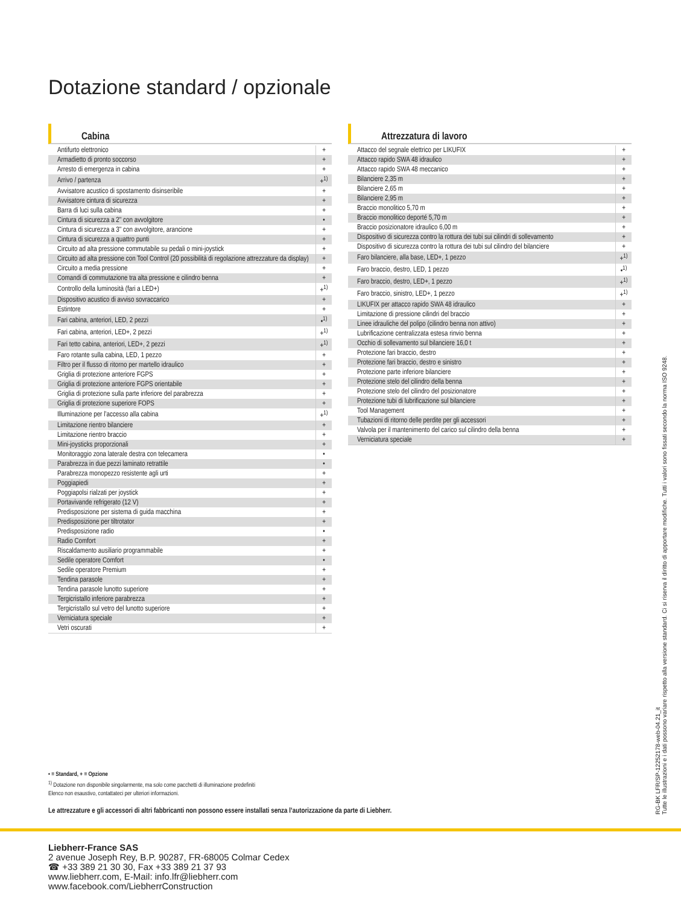Dotazione standard / opzionale
Cabina
| Antifurto elettronico | + |
| Armadietto di pronto soccorso | + |
| Arresto di emergenza in cabina | + |
| Arrivo / partenza | +<sup>1)</sup> |
| Avvisatore acustico di spostamento disinseribile | + |
| Avvisatore cintura di sicurezza | + |
| Barra di luci sulla cabina | + |
| Cintura di sicurezza a 2" con avvolgitore | • |
| Cintura di sicurezza a 3" con avvolgitore, arancione | + |
| Cintura di sicurezza a quattro punti | + |
| Circuito ad alta pressione commutabile su pedali o mini-joystick | + |
| Circuito ad alta pressione con Tool Control (20 possibilità di regolazione attrezzature da display) | + |
| Circuito a media pressione | + |
| Comandi di commutazione tra alta pressione e cilindro benna | + |
| Controllo della luminosità (fari a LED+) | +<sup>1)</sup> |
| Dispositivo acustico di avviso sovraccarico | + |
| Estintore | + |
| Fari cabina, anteriori, LED, 2 pezzi | •<sup>1)</sup> |
| Fari cabina, anteriori, LED+, 2 pezzi | +<sup>1)</sup> |
| Fari tetto cabina, anteriori, LED+, 2 pezzi | +<sup>1)</sup> |
| Faro rotante sulla cabina, LED, 1 pezzo | + |
| Filtro per il flusso di ritorno per martello idraulico | + |
| Griglia di protezione anteriore FGPS | + |
| Griglia di protezione anteriore FGPS orientabile | + |
| Griglia di protezione sulla parte inferiore del parabrezza | + |
| Griglia di protezione superiore FOPS | + |
| Illuminazione per l’accesso alla cabina | +<sup>1)</sup> |
| Limitazione rientro bilanciere | + |
| Limitazione rientro braccio | + |
| Mini-joysticks proporzionali | + |
| Monitoraggio zona laterale destra con telecamera | • |
| Parabrezza in due pezzi laminato retrattile | • |
| Parabrezza monopezzo resistente agli urti | + |
| Poggiapiedi | + |
| Poggiapolsi rialzati per joystick | + |
| Portavivande refrigerato (12 V) | + |
| Predisposizione per sistema di guida macchina | + |
| Predisposizione per tiltrotator | + |
| Predisposizione radio | • |
| Radio Comfort | + |
| Riscaldamento ausiliario programmabile | + |
| Sedile operatore Comfort | • |
| Sedile operatore Premium | + |
| Tendina parasole | + |
| Tendina parasole lunotto superiore | + |
| Tergicristallo inferiore parabrezza | + |
| Tergicristallo sul vetro del lunotto superiore | + |
| Verniciatura speciale | + |
| Vetri oscurati | + |
Attrezzatura di lavoro
| Attacco del segnale elettrico per LIKUFIX | + |
| Attacco rapido SWA 48 idraulico | + |
| Attacco rapido SWA 48 meccanico | + |
| Bilanciere 2,35 m | + |
| Bilanciere 2,65 m | + |
| Bilanciere 2,95 m | + |
| Braccio monolitico 5,70 m | + |
| Braccio monolitico deporté 5,70 m | + |
| Braccio posizionatore idraulico 6,00 m | + |
| Dispositivo di sicurezza contro la rottura dei tubi sui cilindri di sollevamento | + |
| Dispositivo di sicurezza contro la rottura dei tubi sul cilindro del bilanciere | + |
| Faro bilanciere, alla base, LED+, 1 pezzo | +<sup>1)</sup> |
| Faro braccio, destro, LED, 1 pezzo | •<sup>1)</sup> |
| Faro braccio, destro, LED+, 1 pezzo | +<sup>1)</sup> |
| Faro braccio, sinistro, LED+, 1 pezzo | +<sup>1)</sup> |
| LIKUFIX per attacco rapido SWA 48 idraulico | + |
| Limitazione di pressione cilindri del braccio | + |
| Linee idrauliche del polipo (cilindro benna non attivo) | + |
| Lubrificazione centralizzata estesa rinvio benna | + |
| Occhio di sollevamento sul bilanciere 16,0 t | + |
| Protezione fari braccio, destro | + |
| Protezione fari braccio, destro e sinistro | + |
| Protezione parte inferiore bilanciere | + |
| Protezione stelo del cilindro della benna | + |
| Protezione stelo del cilindro del posizionatore | + |
| Protezione tubi di lubrificazione sul bilanciere | + |
| Tool Management | + |
| Tubazioni di ritorno delle perdite per gli accessori | + |
| Valvola per il mantenimento del carico sul cilindro della benna | + |
| Verniciatura speciale | + |
• = Standard, + = Opzione
<sup>1)</sup> Dotazione non disponibile singolarmente, ma solo come pacchetti di illuminazione predefiniti
Elenco non esaustivo, contattateci per ulteriori informazioni.
Le attrezzature e gli accessori di altri fabbricanti non possono essere installati senza l’autorizzazione da parte di Liebherr.
Liebherr-France SAS
2 avenue Joseph Rey, B.P. 90287, FR-68005 Colmar Cedex
☎ +33 389 21 30 30, Fax +33 389 21 37 93
www.liebherr.com, E-Mail: info.lfr@liebherr.com
www.facebook.com/LiebherrConstruction
RG-BK LFR/SP-12252178-web-04.21_it
Tutte le illustrazioni e i dati possono variare rispetto alla versione standard. Ci si riserva il diritto di apportare modifiche. Tutti i valori sono fissati secondo la norma ISO 9248.